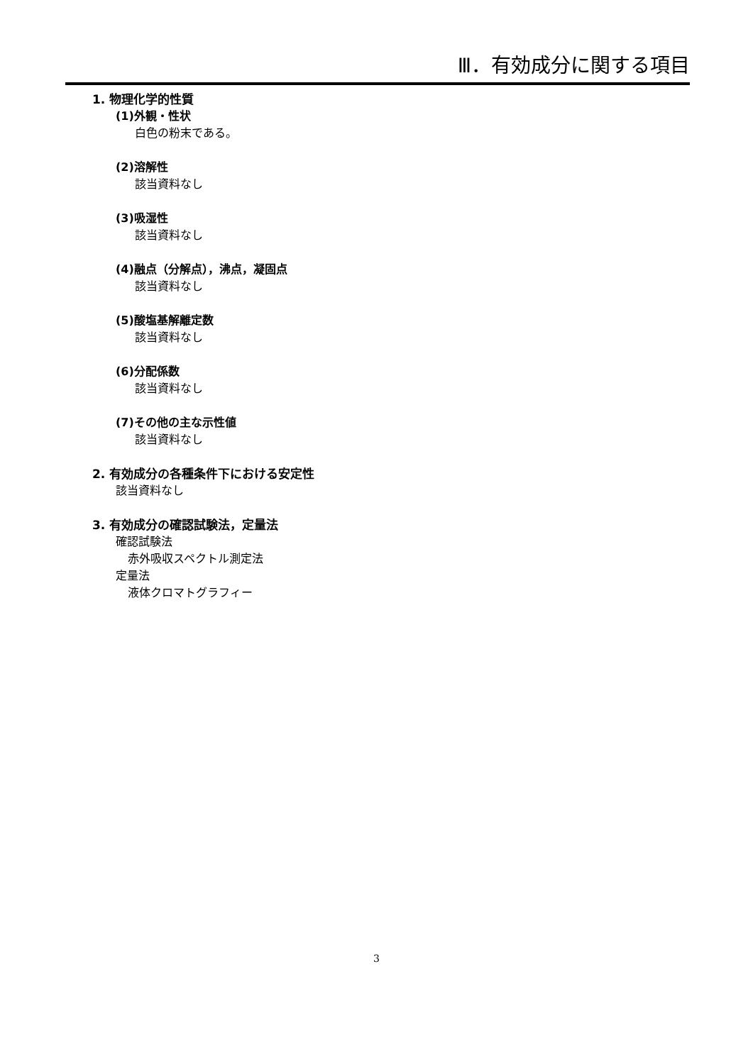Ⅲ．有効成分に関する項目
1. 物理化学的性質
(1)外観・性状
白色の粉末である。
(2)溶解性
該当資料なし
(3)吸湿性
該当資料なし
(4)融点（分解点），沸点，凝固点
該当資料なし
(5)酸塩基解離定数
該当資料なし
(6)分配係数
該当資料なし
(7)その他の主な示性値
該当資料なし
2. 有効成分の各種条件下における安定性
該当資料なし
3. 有効成分の確認試験法，定量法
確認試験法
赤外吸収スペクトル測定法
定量法
液体クロマトグラフィー
3